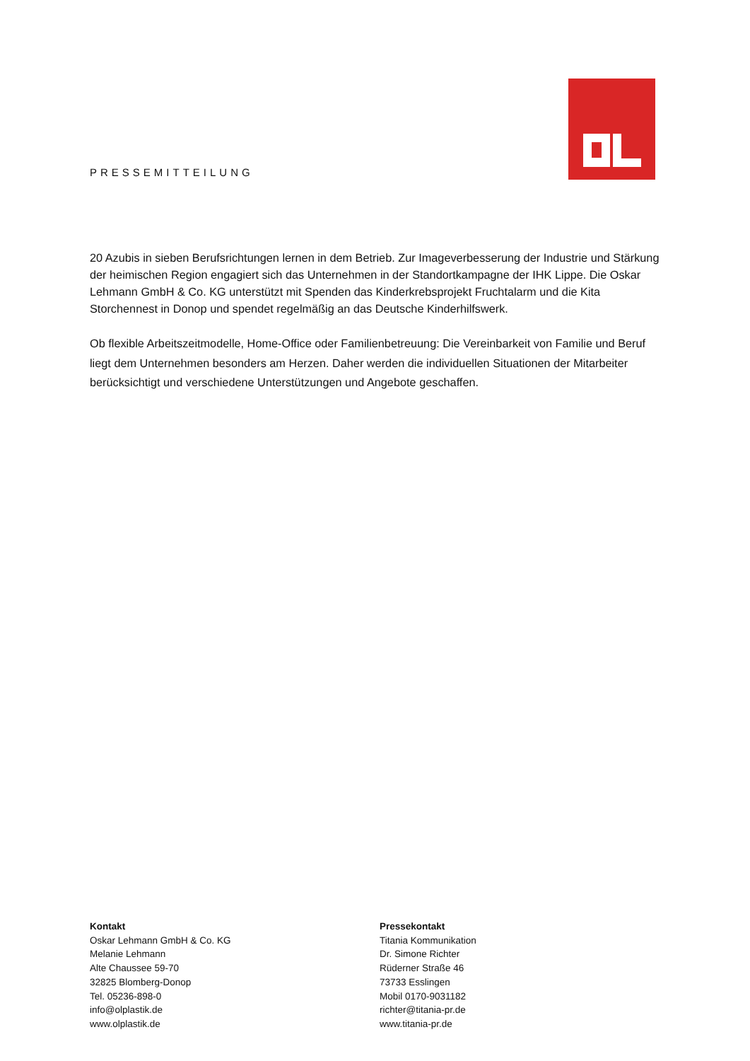PRESSEMITTEILUNG
20 Azubis in sieben Berufsrichtungen lernen in dem Betrieb. Zur Imageverbesserung der Industrie und Stärkung der heimischen Region engagiert sich das Unternehmen in der Standortkampagne der IHK Lippe. Die Oskar Lehmann GmbH & Co. KG unterstützt mit Spenden das Kinderkrebsprojekt Fruchtalarm und die Kita Storchennest in Donop und spendet regelmäßig an das Deutsche Kinderhilfswerk.
Ob flexible Arbeitszeitmodelle, Home-Office oder Familienbetreuung: Die Vereinbarkeit von Familie und Beruf liegt dem Unternehmen besonders am Herzen. Daher werden die individuellen Situationen der Mitarbeiter berücksichtigt und verschiedene Unterstützungen und Angebote geschaffen.
Kontakt
Oskar Lehmann GmbH & Co. KG
Melanie Lehmann
Alte Chaussee 59-70
32825 Blomberg-Donop
Tel. 05236-898-0
info@olplastik.de
www.olplastik.de
Pressekontakt
Titania Kommunikation
Dr. Simone Richter
Rüderner Straße 46
73733 Esslingen
Mobil 0170-9031182
richter@titania-pr.de
www.titania-pr.de